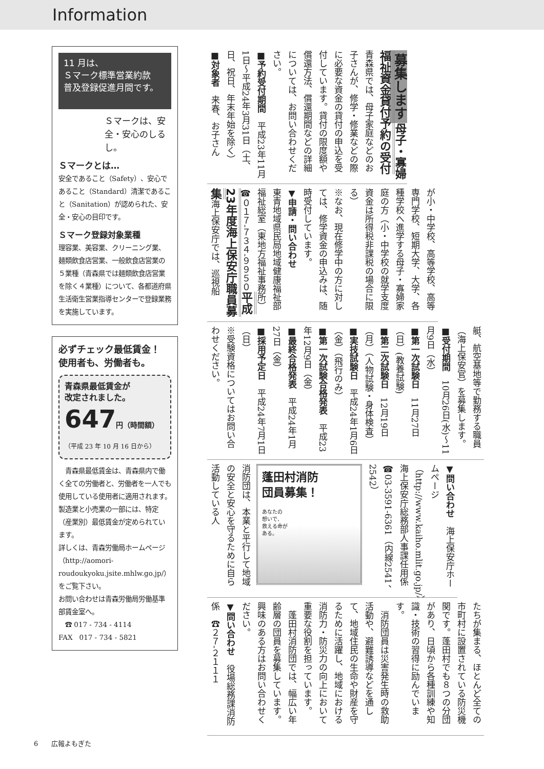Information
11 月は、
Ｓマーク標準営業約款
普及登録促進月間です。
Ｓマークは、安全・安心のしるし。
Ｓマークとは…
安全であること（Safety）、安心であること（Standard）清潔であること（Sanitation）が認められた、安全・安心の目印です。
Ｓマーク登録対象業種
理容業、美容業、クリーニング業、麺類飲食店営業、一般飲食店営業の５業種（青森県では麺類飲食店営業を除く４業種）について、各都道府県生活衛生営業指導センターで登録業務を実施しています。
必ずチェック最低賃金！
使用者も、労働者も。
青森県最低賃金が
改定されました。
647円（時間額）
（平成 23 年 10 月 16 日から）
　青森県最低賃金は、青森県内で働く全ての労働者と、労働者を一人でも使用している使用者に適用されます。製造業と小売業の一部には、特定（産業別）最低賃金が定められています。
詳しくは、青森労働局ホームページ（http://aomori-roudoukyoku.jsite.mhlw.go.jp/）をご覧下さい。
お問い合わせは青森労働局労働基準部賃金室へ。
　☎ 017 - 734 - 4114
FAX　017 - 734 - 5821
募集します 母子・寡婦福祉資金貸付予約の受付　青森県では、母子家庭などのお子さんが、修学・修業などの際に必要な資金の貸付の申込を受付しています。貸付の限度額や償還方法、償還期間などの詳細については、お問い合わせください。
■予約受付期間　平成23年11月1日～平成24年3月31日（土、日、祝日、年末年始を除く）
■対象者　来春、お子さん
が小・中学校、高等学校、高等専門学校、短期大学、大学、各種学校へ進学する母子・寡婦家庭の方（小・中学校の就学支度資金は所得税非課税の場合に限る）
※なお、現在修学中の方に対しては、修学資金の申込みは、随時受付しています。
▼申請・問い合わせ
東青地域県民局地域健康福祉部福祉総室（東地方福祉事務所）
☎０１７-７３４-９９５０ 平成23年度海上保安庁職員募集 海上保安庁では、巡視船
艇、航空基地等で勤務する職員（海上保安官）を募集します。
■受付期間　10月26日(水)～11月9日（水）
■第一次試験日　11月27日（日）(教養試験)
■第二次試験日　12月19日（月）（人物試験・身体検査）
■実技試験日　平成24年1月6日（金）（飛行のみ）
■第一次試験合格発表　平成23年12月9日（金）
■最終合格発表　平成24年1月27日（金）
■採用予定日　平成24年7月1日（日）
※受験資格についてはお問い合わせください。
▼問い合わせ　海上保安庁ホームページ（http://www.kaiho.mlit.go.jp/）
海上保安庁総務部人事課任用係
☎03-3591-6361（内線2541、2542）
蓬田村消防
団員募集！
あなたの
想いで、
救える命が
ある。
消防団は、本業と平行して地域の安全と安心を守るために自ら活動している人
たちが集まる、ほとんど全ての市町村に設置されている防災機関です。蓬田村でも８つの分団があり、日頃から各種訓練や知識・技術の習得に励んでいます。
　消防団員は災害発生時の救助活動や、避難誘導などを通して、地域住民の生命や財産を守るために活躍し、地域における消防力・防災力の向上において重要な役割を担っています。
　蓬田村消防団では、幅広い年齢層の団員を募集しています。興味のある方はお問い合わせください。
▼問い合わせ　役場総務課消防係　☎２７-２１１１
6　　広報よもぎた